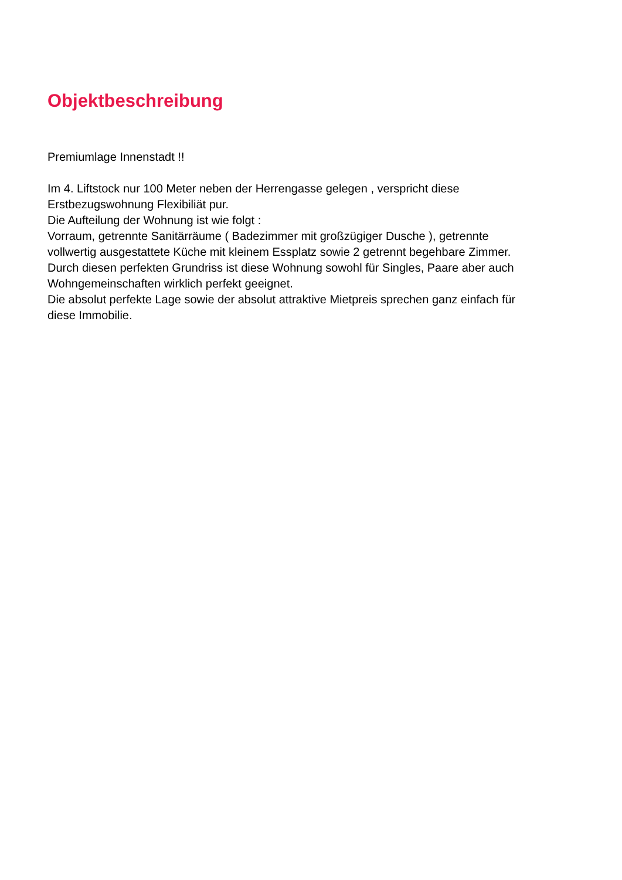Objektbeschreibung
Premiumlage Innenstadt !!
Im 4. Liftstock nur 100 Meter neben der Herrengasse gelegen , verspricht diese
Erstbezugswohnung Flexibiliät pur.
Die Aufteilung der Wohnung ist wie folgt :
Vorraum, getrennte Sanitärräume ( Badezimmer mit großzügiger Dusche ), getrennte
vollwertig ausgestattete Küche mit kleinem Essplatz sowie 2 getrennt begehbare Zimmer.
Durch diesen perfekten Grundriss ist diese Wohnung sowohl für Singles, Paare aber auch
Wohngemeinschaften wirklich perfekt geeignet.
Die absolut perfekte Lage sowie der absolut attraktive Mietpreis sprechen ganz einfach für
diese Immobilie.